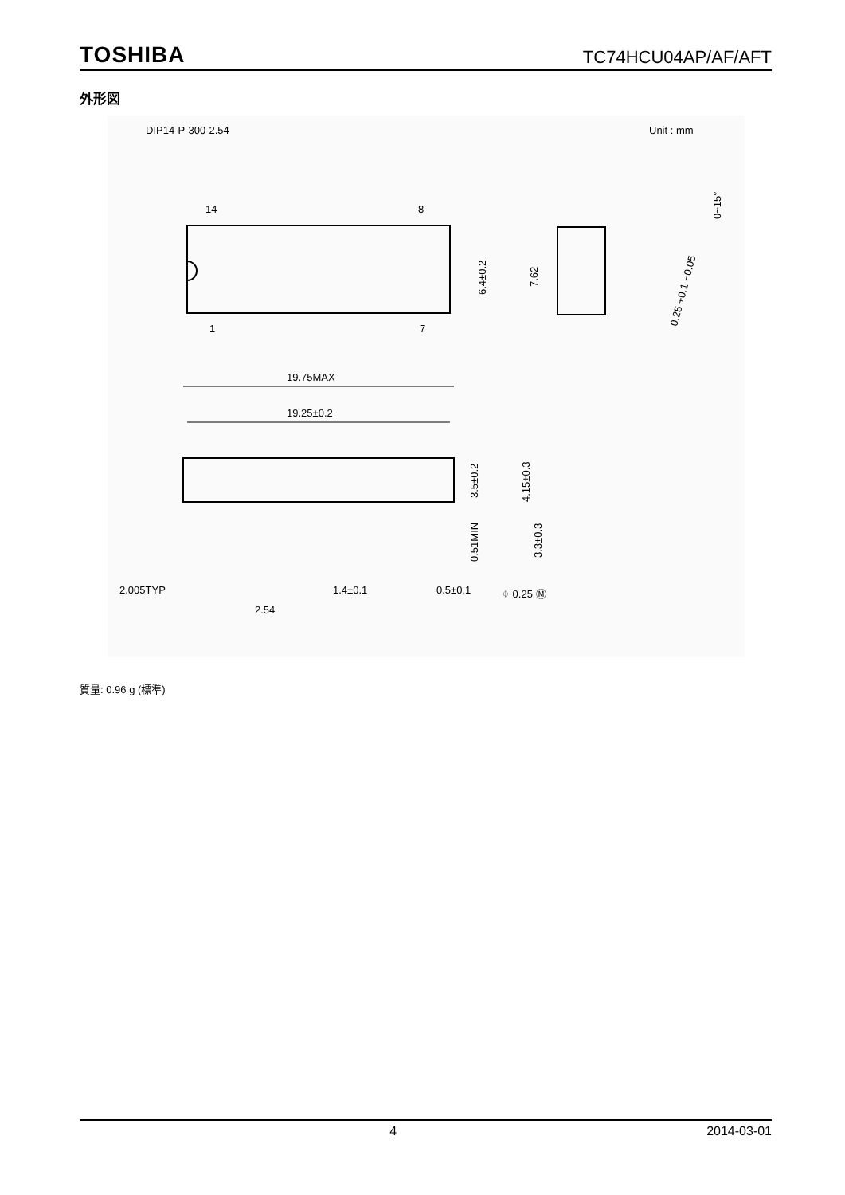TOSHIBA TC74HCU04AP/AF/AFT
外形図
DIP14-P-300-2.54
Unit : mm
14
8
1
7
6.4±0.2
7.62
0~15°
0.25 +0.1 −0.05
19.75MAX
19.25±0.2
3.5±0.2
4.15±0.3
0.51MIN
3.3±0.3
2.005TYP
1.4±0.1
0.5±0.1
⌖ 0.25 Ⓜ
2.54
質量: 0.96 g (標準)
4 2014-03-01